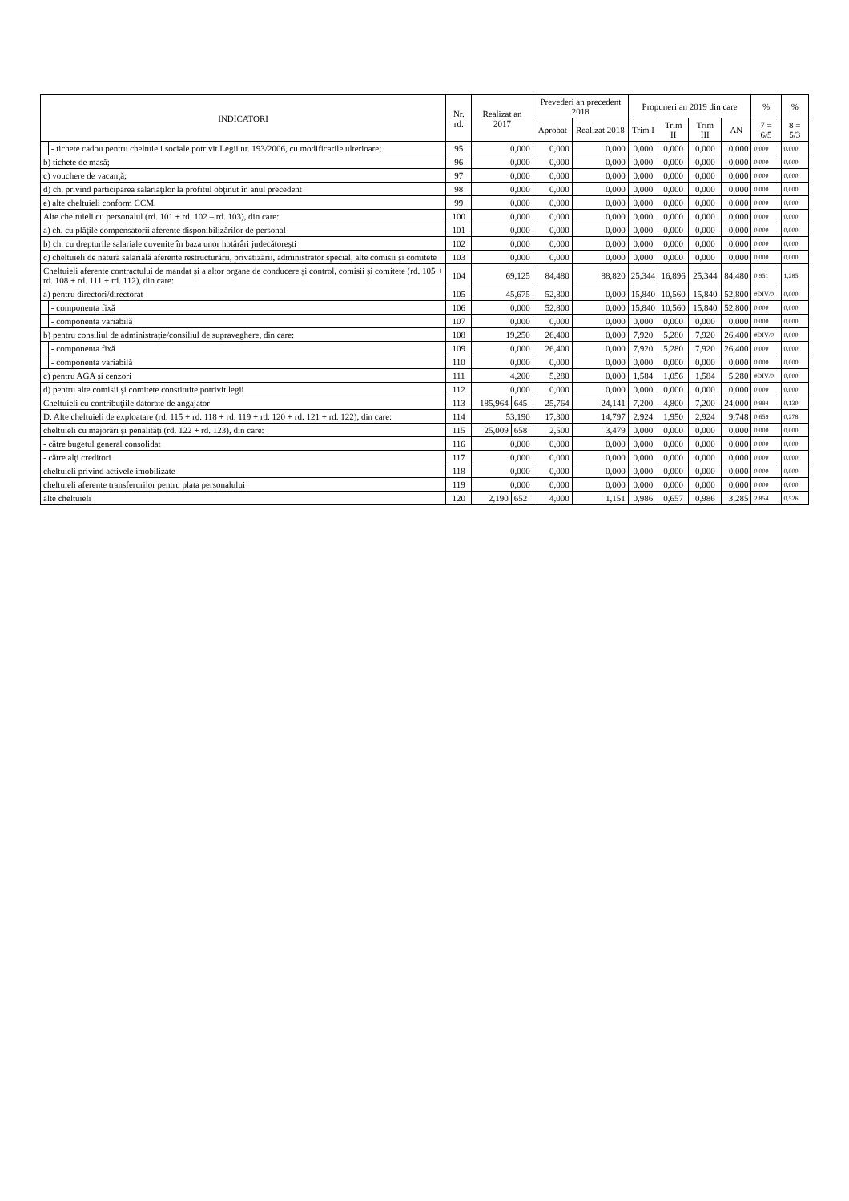| INDICATORI | | Nr. rd. | Realizat an 2017 | | Prevederi an precedent 2018 | | Propuneri an 2019 din care | | | | % | % |
| --- | --- | --- | --- | --- | --- | --- | --- | --- | --- | --- | --- | --- |
| | | | | | Aprobat | Realizat 2018 | Trim I | Trim II | Trim III | AN | 7 = 6/5 | 8 = 5/3 |
| | - tichete cadou pentru cheltuieli sociale potrivit Legii nr. 193/2006, cu modificarile ulterioare; | 95 | 0,000 | | 0,000 | 0,000 | 0,000 | 0,000 | 0,000 | 0,000 | 0,000 | 0,000 |
| b) tichete de masă; | | 96 | 0,000 | | 0,000 | 0,000 | 0,000 | 0,000 | 0,000 | 0,000 | 0,000 | 0,000 |
| c) vouchere de vacanţă; | | 97 | 0,000 | | 0,000 | 0,000 | 0,000 | 0,000 | 0,000 | 0,000 | 0,000 | 0,000 |
| d) ch. privind participarea salariaţilor la profitul obţinut în anul precedent | | 98 | 0,000 | | 0,000 | 0,000 | 0,000 | 0,000 | 0,000 | 0,000 | 0,000 | 0,000 |
| e) alte cheltuieli conform CCM. | | 99 | 0,000 | | 0,000 | 0,000 | 0,000 | 0,000 | 0,000 | 0,000 | 0,000 | 0,000 |
| Alte cheltuieli cu personalul (rd. 101 + rd. 102 – rd. 103), din care: | | 100 | 0,000 | | 0,000 | 0,000 | 0,000 | 0,000 | 0,000 | 0,000 | 0,000 | 0,000 |
| a) ch. cu plăţile compensatorii aferente disponibilizărilor de personal | | 101 | 0,000 | | 0,000 | 0,000 | 0,000 | 0,000 | 0,000 | 0,000 | 0,000 | 0,000 |
| b) ch. cu drepturile salariale cuvenite în baza unor hotărâri judecătoreşti | | 102 | 0,000 | | 0,000 | 0,000 | 0,000 | 0,000 | 0,000 | 0,000 | 0,000 | 0,000 |
| c) cheltuieli de natură salarială aferente restructurării, privatizării, administrator special, alte comisii şi comitete | | 103 | 0,000 | | 0,000 | 0,000 | 0,000 | 0,000 | 0,000 | 0,000 | 0,000 | 0,000 |
| Cheltuieli aferente contractului de mandat şi a altor organe de conducere şi control, comisii şi comitete (rd. 105 + rd. 108 + rd. 111 + rd. 112), din care: | | 104 | 69,125 | | 84,480 | 88,820 | 25,344 | 16,896 | 25,344 | 84,480 | 0,951 | 1,285 |
| a) pentru directori/directorat | | 105 | 45,675 | | 52,800 | 0,000 | 15,840 | 10,560 | 15,840 | 52,800 | #DIV/0! | 0,000 |
| | - componenta fixă | 106 | 0,000 | | 52,800 | 0,000 | 15,840 | 10,560 | 15,840 | 52,800 | 0,000 | 0,000 |
| | - componenta variabilă | 107 | 0,000 | | 0,000 | 0,000 | 0,000 | 0,000 | 0,000 | 0,000 | 0,000 | 0,000 |
| b) pentru consiliul de administraţie/consiliul de supraveghere, din care: | | 108 | 19,250 | | 26,400 | 0,000 | 7,920 | 5,280 | 7,920 | 26,400 | #DIV/0! | 0,000 |
| | - componenta fixă | 109 | 0,000 | | 26,400 | 0,000 | 7,920 | 5,280 | 7,920 | 26,400 | 0,000 | 0,000 |
| | - componenta variabilă | 110 | 0,000 | | 0,000 | 0,000 | 0,000 | 0,000 | 0,000 | 0,000 | 0,000 | 0,000 |
| c) pentru AGA şi cenzori | | 111 | 4,200 | | 5,280 | 0,000 | 1,584 | 1,056 | 1,584 | 5,280 | #DIV/0! | 0,000 |
| d) pentru alte comisii şi comitete constituite potrivit legii | | 112 | 0,000 | | 0,000 | 0,000 | 0,000 | 0,000 | 0,000 | 0,000 | 0,000 | 0,000 |
| Cheltuieli cu contribuţiile datorate de angajator | | 113 | 185,964 | 645 | 25,764 | 24,141 | 7,200 | 4,800 | 7,200 | 24,000 | 0,994 | 0,130 |
| D. Alte cheltuieli de exploatare (rd. 115 + rd. 118 + rd. 119 + rd. 120 + rd. 121 + rd. 122), din care: | | 114 | 53,190 | | 17,300 | 14,797 | 2,924 | 1,950 | 2,924 | 9,748 | 0,659 | 0,278 |
| cheltuieli cu majorări şi penalităţi (rd. 122 + rd. 123), din care: | | 115 | 25,009 | 658 | 2,500 | 3,479 | 0,000 | 0,000 | 0,000 | 0,000 | 0,000 | 0,000 |
| - către bugetul general consolidat | | 116 | 0,000 | | 0,000 | 0,000 | 0,000 | 0,000 | 0,000 | 0,000 | 0,000 | 0,000 |
| - către alţi creditori | | 117 | 0,000 | | 0,000 | 0,000 | 0,000 | 0,000 | 0,000 | 0,000 | 0,000 | 0,000 |
| cheltuieli privind activele imobilizate | | 118 | 0,000 | | 0,000 | 0,000 | 0,000 | 0,000 | 0,000 | 0,000 | 0,000 | 0,000 |
| cheltuieli aferente transferurilor pentru plata personalului | | 119 | 0,000 | | 0,000 | 0,000 | 0,000 | 0,000 | 0,000 | 0,000 | 0,000 | 0,000 |
| alte cheltuieli | | 120 | 2,190 | 652 | 4,000 | 1,151 | 0,986 | 0,657 | 0,986 | 3,285 | 2,854 | 0,526 |